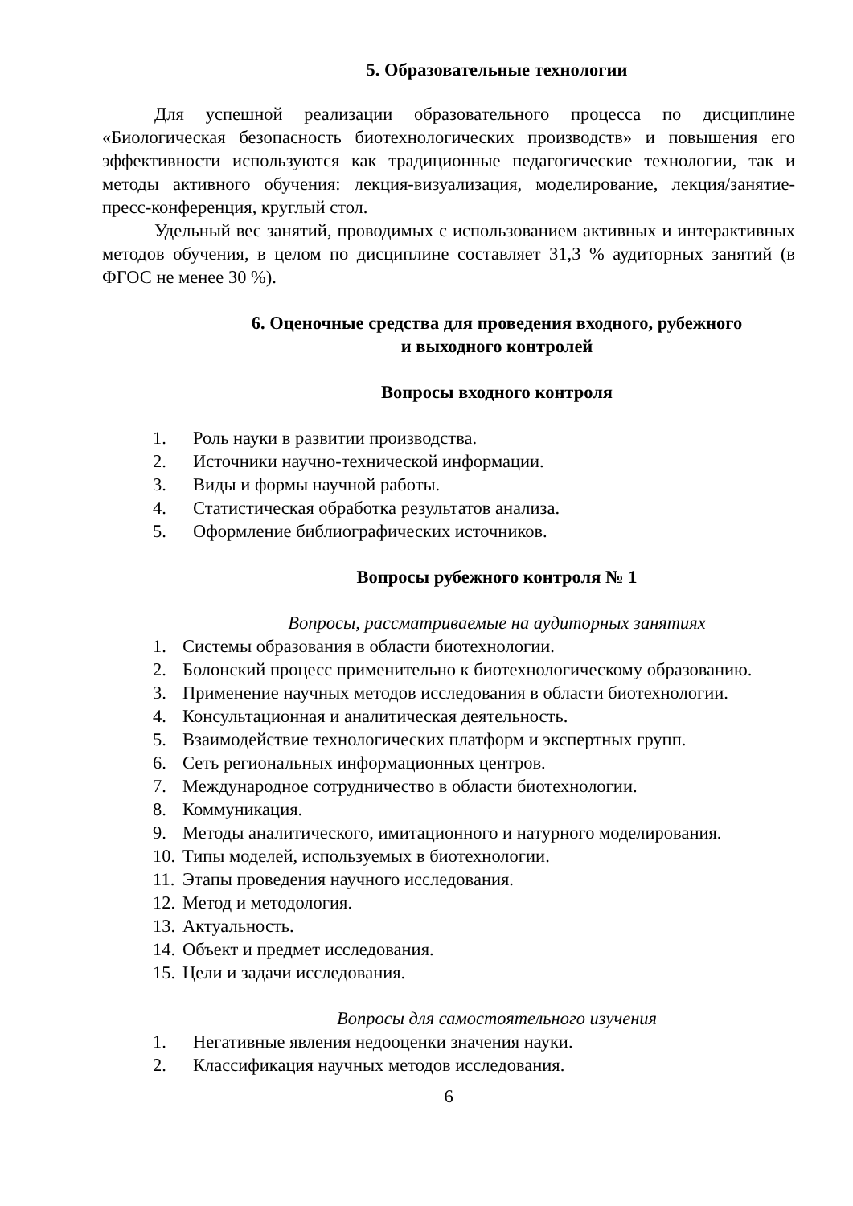5. Образовательные технологии
Для успешной реализации образовательного процесса по дисциплине «Биологическая безопасность биотехнологических производств» и повышения его эффективности используются как традиционные педагогические технологии, так и методы активного обучения: лекция-визуализация, модели­рование, лекция/занятие-пресс-конференция, круглый стол.
Удельный вес занятий, проводимых с использованием активных и интерактивных методов обучения, в целом по дисциплине составляет 31,3 % аудиторных занятий (в ФГОС не менее 30 %).
6. Оценочные средства для проведения входного, рубежного
и выходного контролей
Вопросы входного контроля
1. Роль науки в развитии производства.
2. Источники научно-технической информации.
3. Виды и формы научной работы.
4. Статистическая обработка результатов анализа.
5. Оформление библиографических источников.
Вопросы рубежного контроля № 1
Вопросы, рассматриваемые на аудиторных занятиях
1. Системы образования в области биотехнологии.
2. Болонский процесс применительно к биотехнологическому образова­нию.
3. Применение научных методов исследования в области биотехнологии.
4. Консультационная и аналитическая деятельность.
5. Взаимодействие технологических платформ и экспертных групп.
6. Сеть региональных информационных центров.
7. Международное сотрудничество в области биотехнологии.
8. Коммуникация.
9. Методы аналитического, имитационного и натурного моделирования.
10. Типы моделей, используемых в биотехнологии.
11. Этапы проведения научного исследования.
12. Метод и методология.
13. Актуальность.
14. Объект и предмет исследования.
15. Цели и задачи исследования.
Вопросы для самостоятельного изучения
1. Негативные явления недооценки значения науки.
2. Классификация научных методов исследования.
6